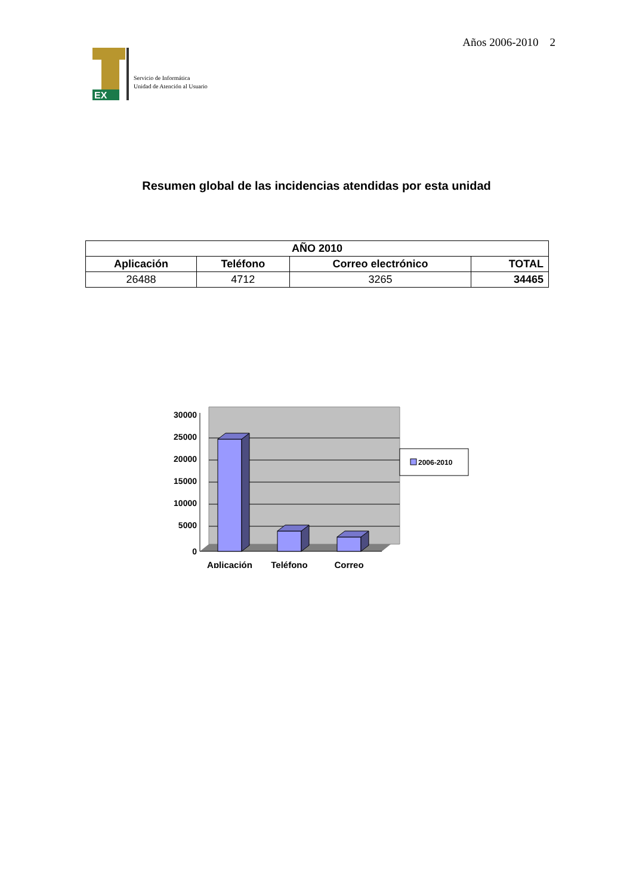EX
Servicio de Informática
Unidad de Atención al Usuario
Años 2006-2010 2
Resumen global de las incidencias atendidas por esta unidad
| AÑO 2010 | | | |
| --- | --- | --- | --- |
| Aplicación | Teléfono | Correo electrónico | TOTAL |
| 26488 | 4712 | 3265 | 34465 |
30000
25000
20000
15000
10000
5000
0
Aplicación
Teléfono
Correo
2006-2010